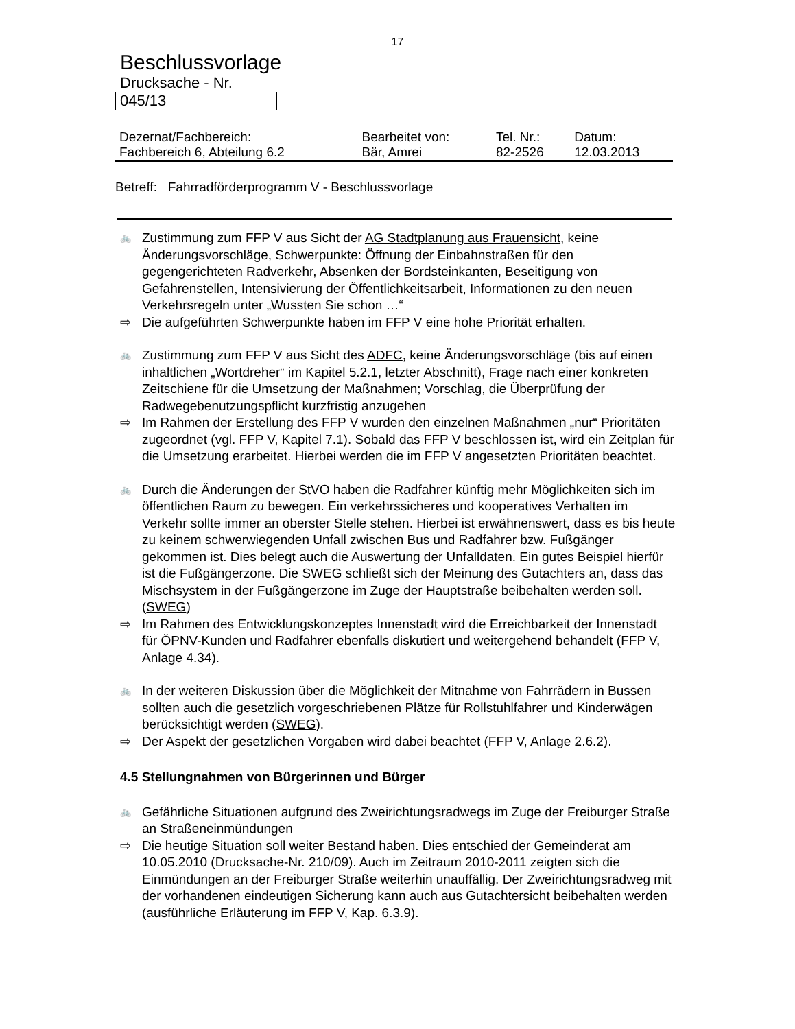17
Beschlussvorlage
Drucksache - Nr.
045/13
| Dezernat/Fachbereich: | Bearbeitet von: | Tel. Nr.: | Datum: |
| --- | --- | --- | --- |
| Fachbereich 6, Abteilung 6.2 | Bär, Amrei | 82-2526 | 12.03.2013 |
Betreff: Fahrradförderprogramm V - Beschlussvorlage
🚲 Zustimmung zum FFP V aus Sicht der AG Stadtplanung aus Frauensicht, keine Änderungsvorschläge, Schwerpunkte: Öffnung der Einbahnstraßen für den gegengerichteten Radverkehr, Absenken der Bordsteinkanten, Beseitigung von Gefahrenstellen, Intensivierung der Öffentlichkeitsarbeit, Informationen zu den neuen Verkehrsregeln unter „Wussten Sie schon …“
⇨ Die aufgeführten Schwerpunkte haben im FFP V eine hohe Priorität erhalten.
🚲 Zustimmung zum FFP V aus Sicht des ADFC, keine Änderungsvorschläge (bis auf einen inhaltlichen „Wortdreher“ im Kapitel 5.2.1, letzter Abschnitt), Frage nach einer konkreten Zeitschiene für die Umsetzung der Maßnahmen; Vorschlag, die Überprüfung der Radwegebenutzungspflicht kurzfristig anzugehen
⇨ Im Rahmen der Erstellung des FFP V wurden den einzelnen Maßnahmen „nur“ Prioritäten zugeordnet (vgl. FFP V, Kapitel 7.1). Sobald das FFP V beschlossen ist, wird ein Zeitplan für die Umsetzung erarbeitet. Hierbei werden die im FFP V angesetzten Prioritäten beachtet.
🚲 Durch die Änderungen der StVO haben die Radfahrer künftig mehr Möglichkeiten sich im öffentlichen Raum zu bewegen. Ein verkehrssicheres und kooperatives Verhalten im Verkehr sollte immer an oberster Stelle stehen. Hierbei ist erwähnenswert, dass es bis heute zu keinem schwerwiegenden Unfall zwischen Bus und Radfahrer bzw. Fußgänger gekommen ist. Dies belegt auch die Auswertung der Unfalldaten. Ein gutes Beispiel hierfür ist die Fußgängerzone. Die SWEG schließt sich der Meinung des Gutachters an, dass das Mischsystem in der Fußgängerzone im Zuge der Hauptstraße beibehalten werden soll. (SWEG)
⇨ Im Rahmen des Entwicklungskonzeptes Innenstadt wird die Erreichbarkeit der Innenstadt für ÖPNV-Kunden und Radfahrer ebenfalls diskutiert und weitergehend behandelt (FFP V, Anlage 4.34).
🚲 In der weiteren Diskussion über die Möglichkeit der Mitnahme von Fahrrädern in Bussen sollten auch die gesetzlich vorgeschriebenen Plätze für Rollstuhlfahrer und Kinderwägen berücksichtigt werden (SWEG).
⇨ Der Aspekt der gesetzlichen Vorgaben wird dabei beachtet (FFP V, Anlage 2.6.2).
4.5 Stellungnahmen von Bürgerinnen und Bürger
🚲 Gefährliche Situationen aufgrund des Zweirichtungsradwegs im Zuge der Freiburger Straße an Straßeneinmündungen
⇨ Die heutige Situation soll weiter Bestand haben. Dies entschied der Gemeinderat am 10.05.2010 (Drucksache-Nr. 210/09). Auch im Zeitraum 2010-2011 zeigten sich die Einmündungen an der Freiburger Straße weiterhin unauffällig. Der Zweirichtungsradweg mit der vorhandenen eindeutigen Sicherung kann auch aus Gutachtersicht beibehalten werden (ausführliche Erläuterung im FFP V, Kap. 6.3.9).